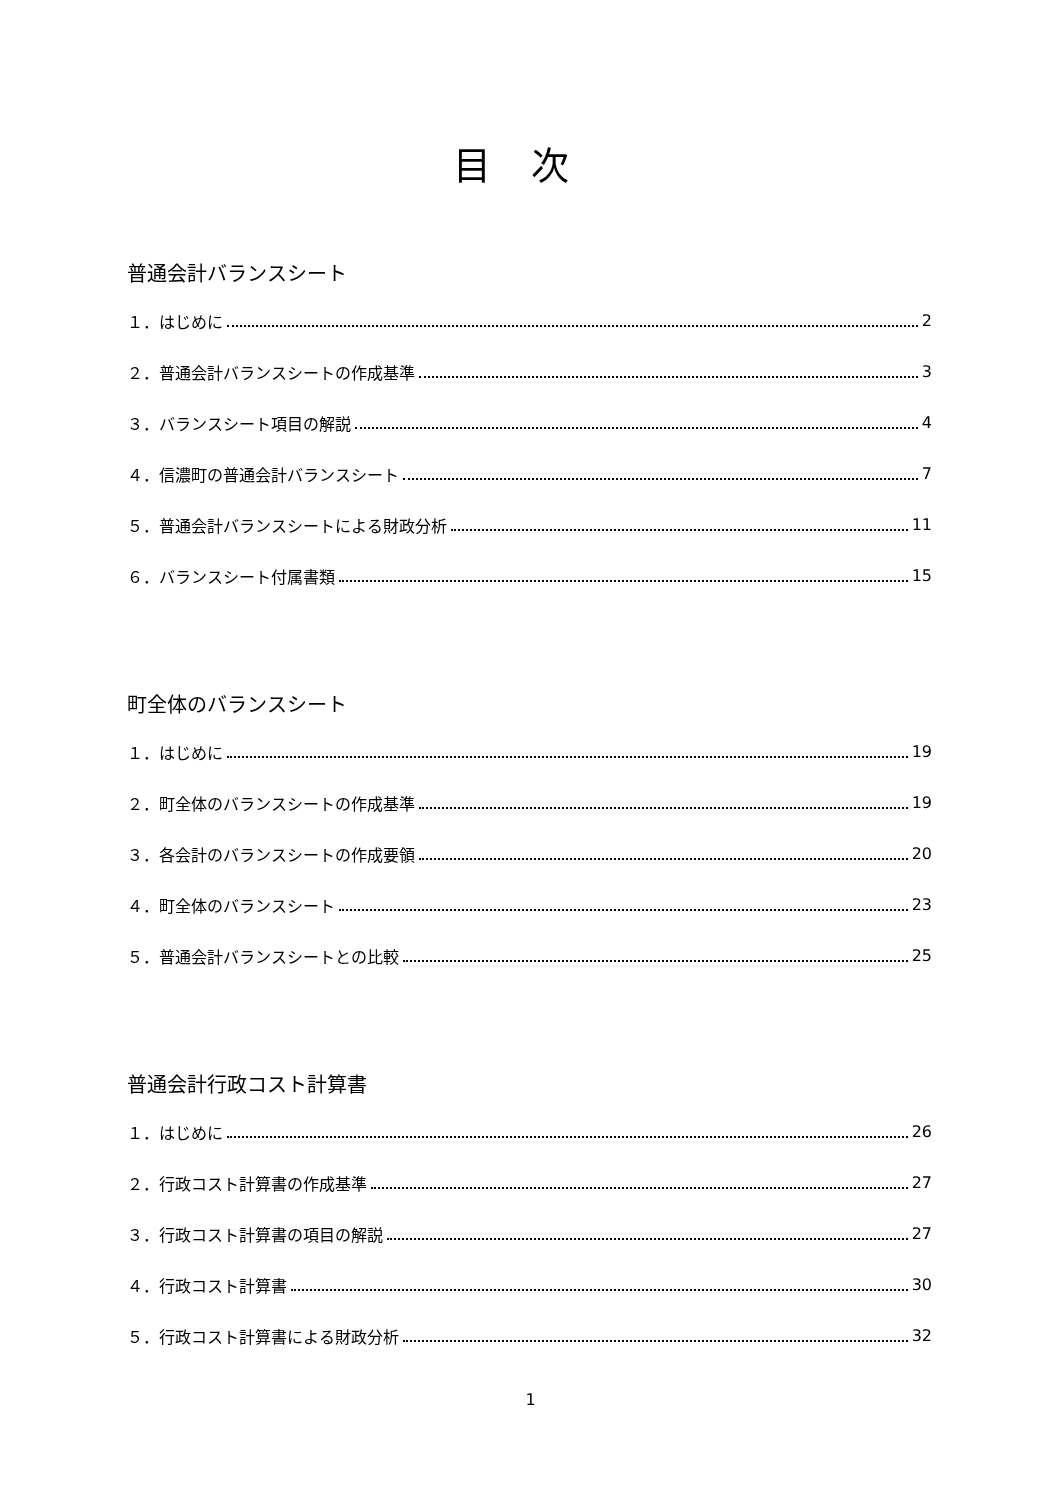目次
普通会計バランスシート
１．はじめに 2
２．普通会計バランスシートの作成基準 3
３．バランスシート項目の解説 4
４．信濃町の普通会計バランスシート 7
５．普通会計バランスシートによる財政分析 11
６．バランスシート付属書類 15
町全体のバランスシート
１．はじめに 19
２．町全体のバランスシートの作成基準 19
３．各会計のバランスシートの作成要領 20
４．町全体のバランスシート 23
５．普通会計バランスシートとの比較 25
普通会計行政コスト計算書
１．はじめに 26
２．行政コスト計算書の作成基準 27
３．行政コスト計算書の項目の解説 27
４．行政コスト計算書 30
５．行政コスト計算書による財政分析 32
1